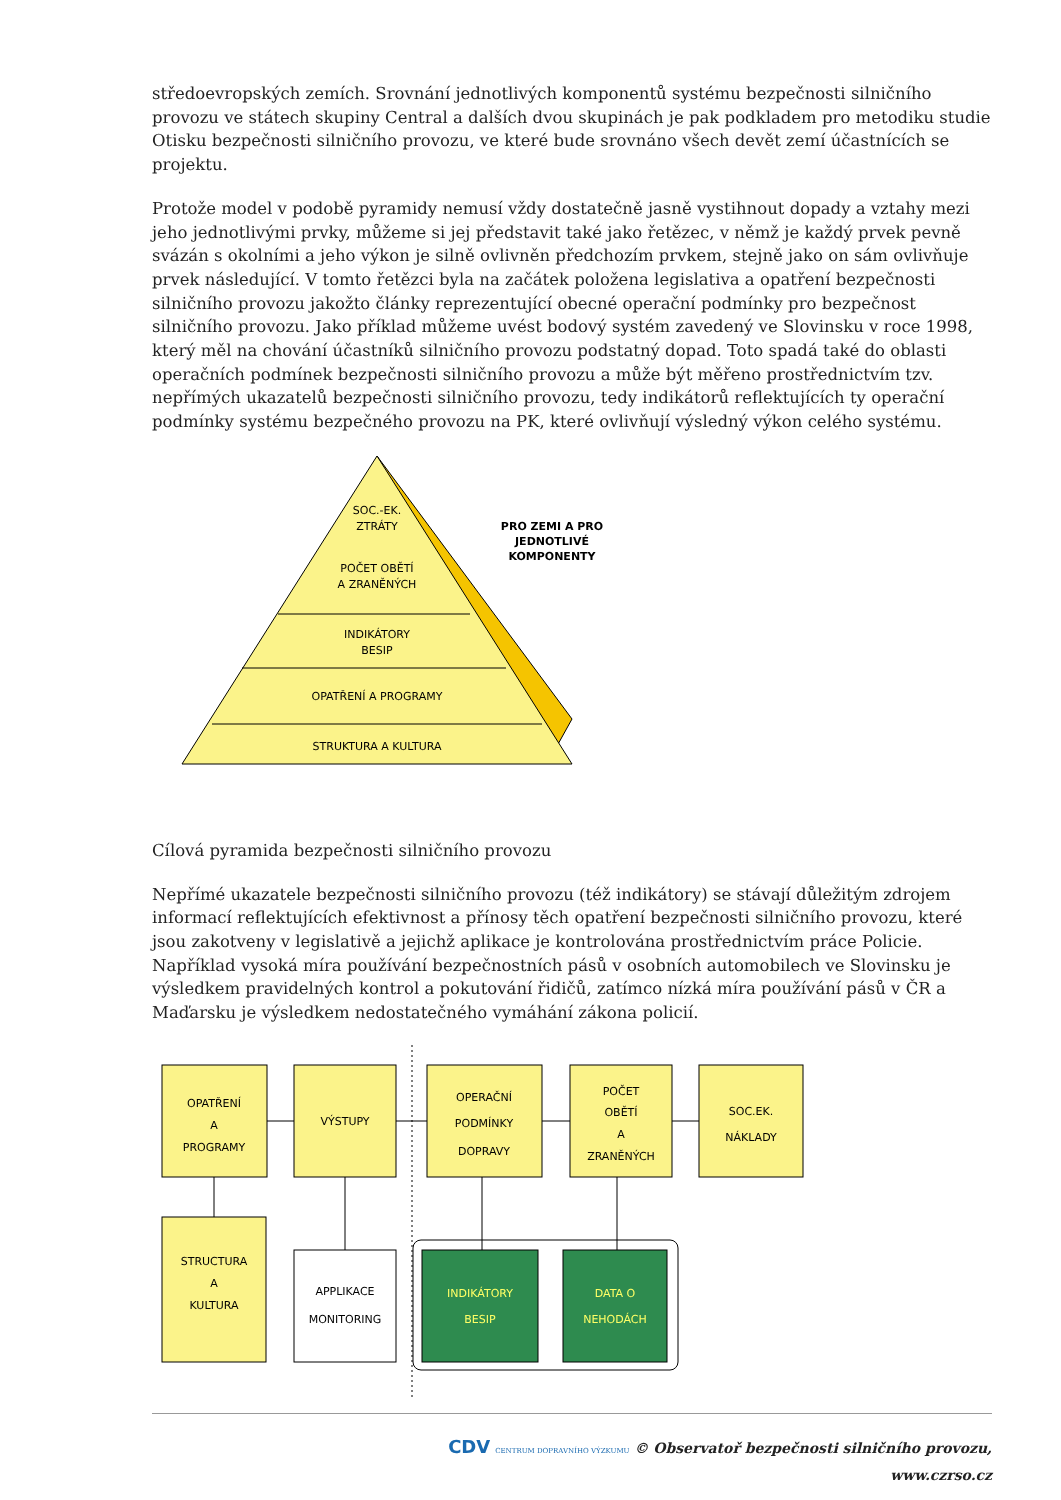středoevropských zemích. Srovnání jednotlivých komponentů systému bezpečnosti silničního provozu ve státech skupiny Central a dalších dvou skupinách je pak podkladem pro metodiku studie Otisku bezpečnosti silničního provozu, ve které bude srovnáno všech devět zemí účastnících se projektu.
Protože model v podobě pyramidy nemusí vždy dostatečně jasně vystihnout dopady a vztahy mezi jeho jednotlivými prvky, můžeme si jej představit také jako řetězec, v němž je každý prvek pevně svázán s okolními a jeho výkon je silně ovlivněn předchozím prvkem, stejně jako on sám ovlivňuje prvek následující. V tomto řetězci byla na začátek položena legislativa a opatření bezpečnosti silničního provozu jakožto články reprezentující obecné operační podmínky pro bezpečnost silničního provozu. Jako příklad můžeme uvést bodový systém zavedený ve Slovinsku v roce 1998, který měl na chování účastníků silničního provozu podstatný dopad. Toto spadá také do oblasti operačních podmínek bezpečnosti silničního provozu a může být měřeno prostřednictvím tzv. nepřímých ukazatelů bezpečnosti silničního provozu, tedy indikátorů reflektujících ty operační podmínky systému bezpečného provozu na PK, které ovlivňují výsledný výkon celého systému.
SOC.-EK.
ZTRÁTY
POČET OBĚTÍ
A ZRANĚNÝCH
INDIKÁTORY
BESIP
OPATŘENÍ A PROGRAMY
STRUKTURA A KULTURA
PRO ZEMI A PRO
JEDNOTLIVÉ
KOMPONENTY
Cílová pyramida bezpečnosti silničního provozu
Nepřímé ukazatele bezpečnosti silničního provozu (též indikátory) se stávají důležitým zdrojem informací reflektujících efektivnost a přínosy těch opatření bezpečnosti silničního provozu, které jsou zakotveny v legislativě a jejichž aplikace je kontrolována prostřednictvím práce Policie. Například vysoká míra používání bezpečnostních pásů v osobních automobilech ve Slovinsku je výsledkem pravidelných kontrol a pokutování řidičů, zatímco nízká míra používání pásů v ČR a Maďarsku je výsledkem nedostatečného vymáhání zákona policií.
OPATŘENÍ
A
PROGRAMY
VÝSTUPY
OPERAČNÍ
PODMÍNKY
DOPRAVY
POČET
OBĚTÍ
A
ZRANĚNÝCH
SOC.EK.
NÁKLADY
STRUCTURA
A
KULTURA
APPLIKACE
MONITORING
INDIKÁTORY
BESIP
DATA O
NEHODÁCH
CDV CENTRUM DOPRAVNÍHO VÝZKUMU © Observatoř bezpečnosti silničního provozu, www.czrso.cz